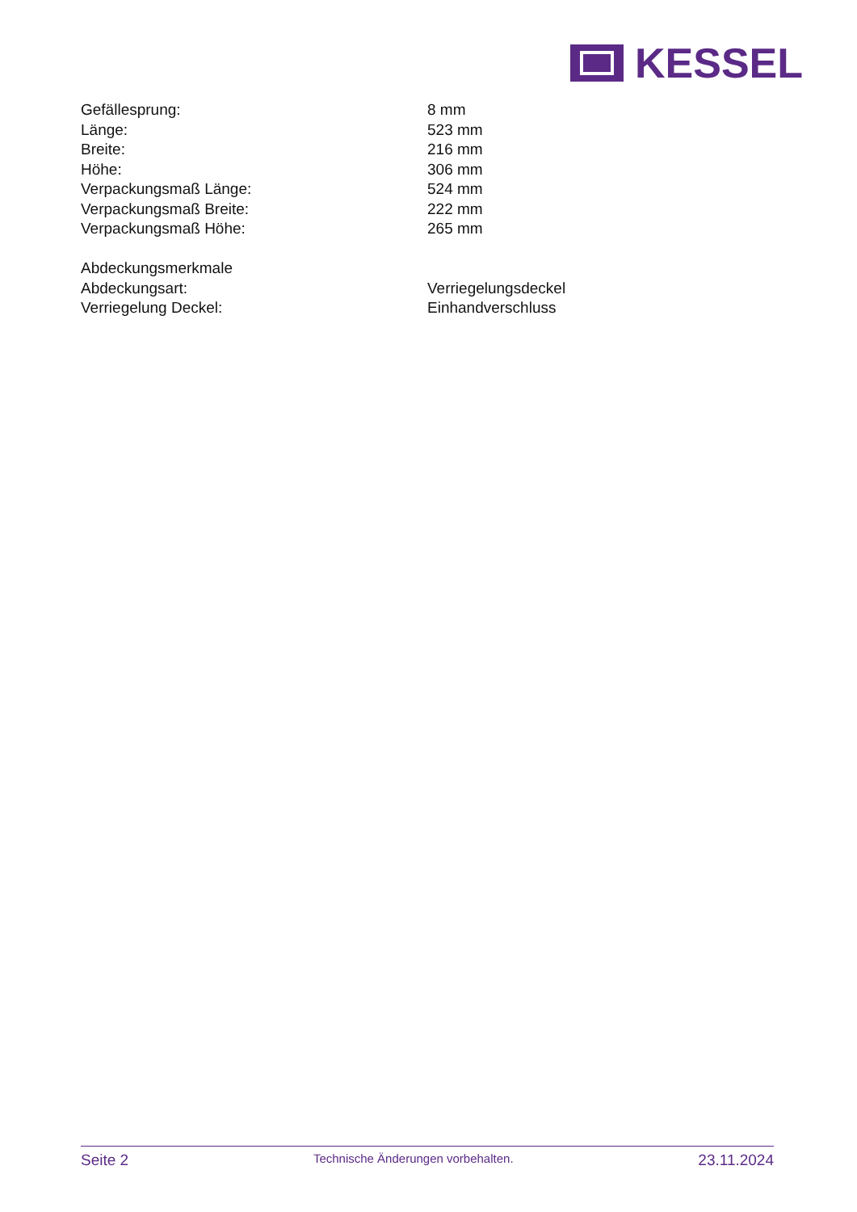KESSEL
| Gefällesprung: | 8 mm |
| Länge: | 523 mm |
| Breite: | 216 mm |
| Höhe: | 306 mm |
| Verpackungsmaß Länge: | 524 mm |
| Verpackungsmaß Breite: | 222 mm |
| Verpackungsmaß Höhe: | 265 mm |
| Abdeckungsmerkmale | |
| Abdeckungsart: | Verriegelungsdeckel |
| Verriegelung Deckel: | Einhandverschluss |
Seite 2 Technische Änderungen vorbehalten. 23.11.2024